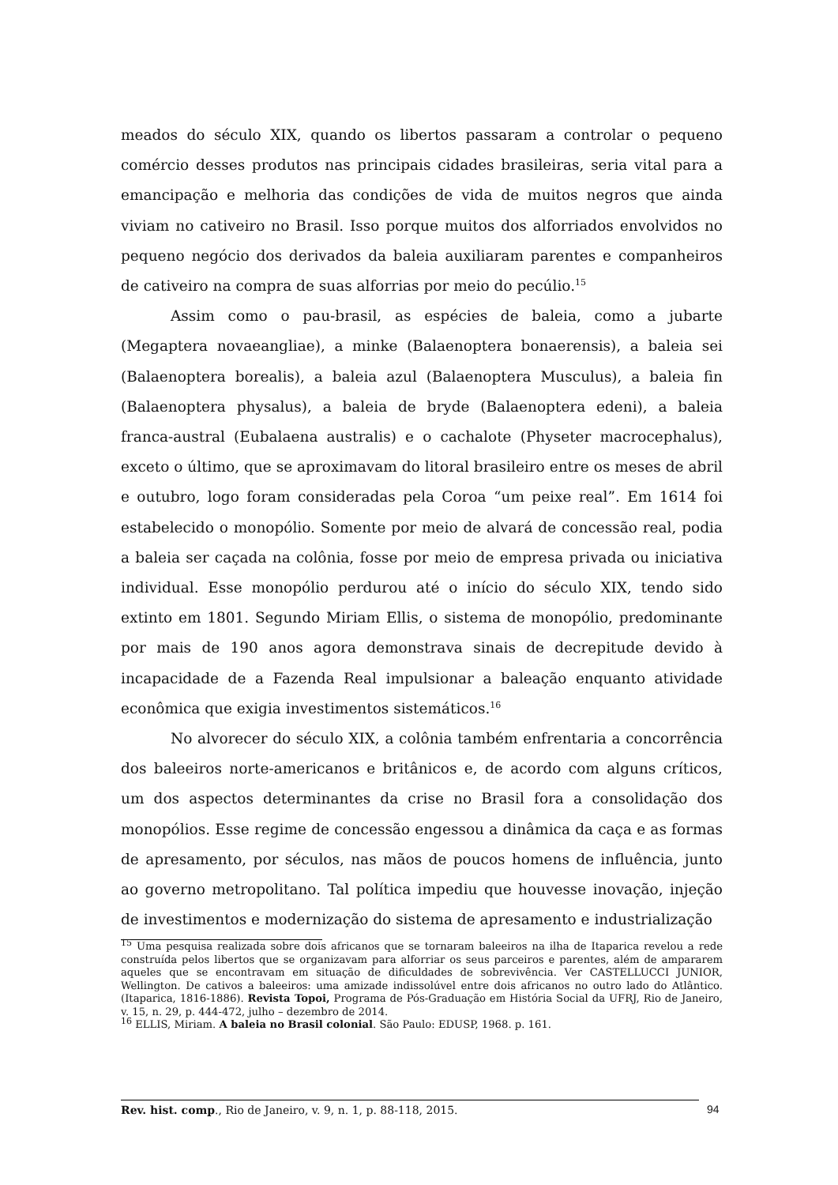meados do século XIX, quando os libertos passaram a controlar o pequeno comércio desses produtos nas principais cidades brasileiras, seria vital para a emancipação e melhoria das condições de vida de muitos negros que ainda viviam no cativeiro no Brasil. Isso porque muitos dos alforriados envolvidos no pequeno negócio dos derivados da baleia auxiliaram parentes e companheiros de cativeiro na compra de suas alforrias por meio do pecúlio.<sup>15</sup>
Assim como o pau-brasil, as espécies de baleia, como a jubarte (Megaptera novaeangliae), a minke (Balaenoptera bonaerensis), a baleia sei (Balaenoptera borealis), a baleia azul (Balaenoptera Musculus), a baleia fin (Balaenoptera physalus), a baleia de bryde (Balaenoptera edeni), a baleia franca-austral (Eubalaena australis) e o cachalote (Physeter macrocephalus), exceto o último, que se aproximavam do litoral brasileiro entre os meses de abril e outubro, logo foram consideradas pela Coroa “um peixe real”. Em 1614 foi estabelecido o monopólio. Somente por meio de alvará de concessão real, podia a baleia ser caçada na colônia, fosse por meio de empresa privada ou iniciativa individual. Esse monopólio perdurou até o início do século XIX, tendo sido extinto em 1801. Segundo Miriam Ellis, o sistema de monopólio, predominante por mais de 190 anos agora demonstrava sinais de decrepitude devido à incapacidade de a Fazenda Real impulsionar a baleação enquanto atividade econômica que exigia investimentos sistemáticos.<sup>16</sup>
No alvorecer do século XIX, a colônia também enfrentaria a concorrência dos baleeiros norte-americanos e britânicos e, de acordo com alguns críticos, um dos aspectos determinantes da crise no Brasil fora a consolidação dos monopólios. Esse regime de concessão engessou a dinâmica da caça e as formas de apresamento, por séculos, nas mãos de poucos homens de influência, junto ao governo metropolitano. Tal política impediu que houvesse inovação, injeção de investimentos e modernização do sistema de apresamento e industrialização
<sup>15</sup> Uma pesquisa realizada sobre dois africanos que se tornaram baleeiros na ilha de Itaparica revelou a rede construída pelos libertos que se organizavam para alforriar os seus parceiros e parentes, além de ampararem aqueles que se encontravam em situação de dificuldades de sobrevivência. Ver CASTELLUCCI JUNIOR, Wellington. De cativos a baleeiros: uma amizade indissolúvel entre dois africanos no outro lado do Atlântico. (Itaparica, 1816-1886). Revista Topoi, Programa de Pós-Graduação em História Social da UFRJ, Rio de Janeiro, v. 15, n. 29, p. 444-472, julho – dezembro de 2014.
<sup>16</sup> ELLIS, Miriam. A baleia no Brasil colonial. São Paulo: EDUSP, 1968. p. 161.
Rev. hist. comp., Rio de Janeiro, v. 9, n. 1, p. 88-118, 2015. 94